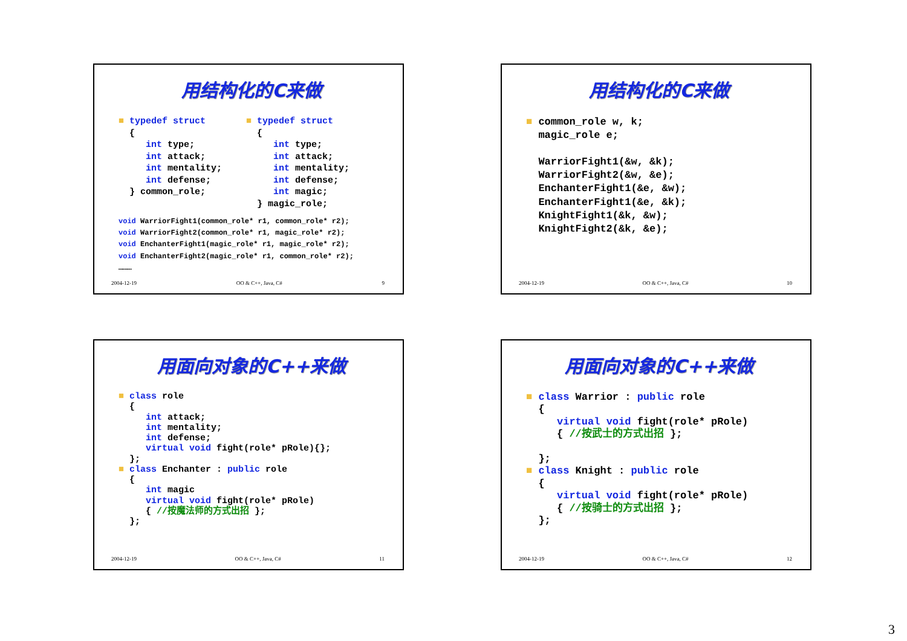用结构化的C来做
■ typedef struct
  {
     int type;
     int attack;
     int mentality;
     int defense;
  } common_role;
■ typedef struct
  {
     int type;
     int attack;
     int mentality;
     int defense;
     int magic;
  } magic_role;
void WarriorFight1(common_role* r1, common_role* r2);
void WarriorFight2(common_role* r1, magic_role* r2);
void EnchanterFight1(magic_role* r1, magic_role* r2);
void EnchanterFight2(magic_role* r1, common_role* r2);
………
2004-12-19 OO & C++, Java, C# 9
用结构化的C来做
■ common_role w, k;
  magic_role e;

  WarriorFight1(&w, &k);
  WarriorFight2(&w, &e);
  EnchanterFight1(&e, &w);
  EnchanterFight1(&e, &k);
  KnightFight1(&k, &w);
  KnightFight2(&k, &e);
2004-12-19 OO & C++, Java, C# 10
用面向对象的C++来做
■ class role
  {
     int attack;
     int mentality;
     int defense;
     virtual void fight(role* pRole){};
  };
■ class Enchanter : public role
  {
     int magic
     virtual void fight(role* pRole)
     { //按魔法师的方式出招 };
  };
2004-12-19 OO & C++, Java, C# 11
用面向对象的C++来做
■ class Warrior : public role
  {
     virtual void fight(role* pRole)
     { //按武士的方式出招 };

  };
■ class Knight : public role
  {
     virtual void fight(role* pRole)
     { //按骑士的方式出招 };
  };
2004-12-19 OO & C++, Java, C# 12
3